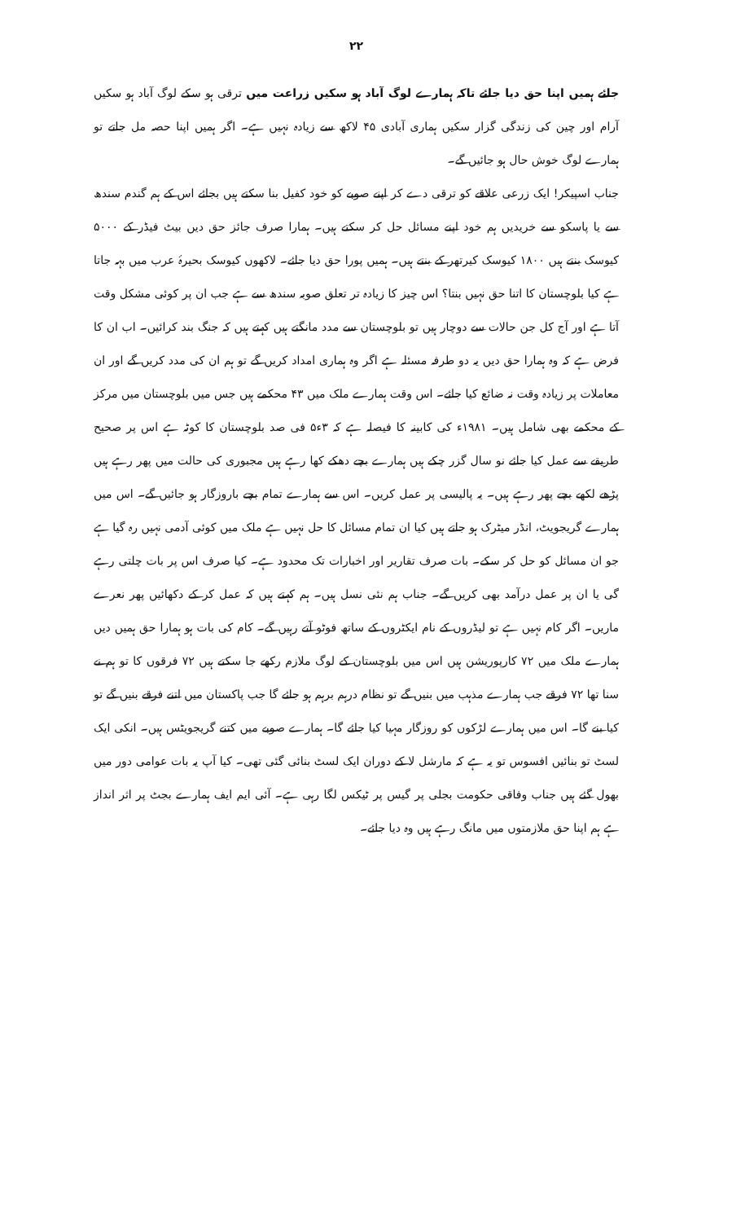۲۲
جائے ہمیں اپنا حق دیا جائے تاکہ ہمارے لوگ آباد ہو سکیں زراعت میں ترقی ہو سکے لوگ آباد ہو سکیں آرام اور چین کی زندگی گزار سکیں ہماری آبادی ۴۵ لاکھ سے زیادہ نہیں ہے۔ اگر ہمیں اپنا حصہ مل جاتے تو ہمارے لوگ خوش حال ہو جائیں گے۔
جناب اسپیکر! ایک زرعی علاقے کو ترقی دے کر اپنے صوبے کو خود کفیل بنا سکتے ہیں بجائے اس کے ہم گندم سندھ سے یا پاسکو سے خریدیں ہم خود اپنے مسائل حل کر سکتے ہیں۔ ہمارا صرف جائز حق دیں بیٹ فیڈر کے ۵۰۰۰ کیوسک بنتے ہیں ۱۸۰۰ کیوسک کیرتھر کے بنتے ہیں۔ ہمیں پورا حق دیا جائے۔ لاکھوں کیوسک بحیرۂ عرب میں بہہ جاتا ہے کیا بلوچستان کا اتنا حق نہیں بنتا؟ اس چیز کا زیادہ تر تعلق صوبہ سندھ سے ہے جب ان پر کوئی مشکل وقت آتا ہے اور آج کل جن حالات سے دوچار ہیں تو بلوچستان سے مدد مانگتے ہیں کہتے ہیں کہ جنگ بند کرائیں۔ اب ان کا فرض ہے کہ وہ ہمارا حق دیں یہ دو طرفہ مسئلہ ہے اگر وہ ہماری امداد کریں گے تو ہم ان کی مدد کریں گے اور ان معاملات پر زیادہ وقت نہ ضائع کیا جائے۔ اس وقت ہمارے ملک میں ۴۳ محکمے ہیں جس میں بلوچستان میں مرکز کے محکمے بھی شامل ہیں۔ ۱۹۸۱ء کی کابینہ کا فیصلہ ہے کہ ۳ء۵ فی صد بلوچستان کا کوٹہ ہے اس پر صحیح طریقے سے عمل کیا جائے نو سال گزر چکے ہیں ہمارے بچے دھکے کھا رہے ہیں مجبوری کی حالت میں پھر رہے ہیں پڑھے لکھے بچے پھر رہے ہیں۔ یہ پالیسی پر عمل کریں۔ اس سے ہمارے تمام بچے باروزگار ہو جائیں گے۔ اس میں ہمارے گریجویٹ، انڈر میٹرک ہو جاتے ہیں کیا ان تمام مسائل کا حل نہیں ہے ملک میں کوئی آدمی نہیں رہ گیا ہے جو ان مسائل کو حل کر سکے۔ بات صرف تقاریر اور اخبارات تک محدود ہے۔ کیا صرف اس پر بات چلتی رہے گی یا ان پر عمل درآمد بھی کریں گے۔ جناب ہم نئی نسل ہیں۔ ہم کہتے ہیں کہ عمل کر کے دکھائیں پھر نعرے ماریں۔ اگر کام نہیں ہے تو لیڈروں کے نام ایکٹروں کے ساتھ فوٹو آتے رہیں گے۔ کام کی بات ہو ہمارا حق ہمیں دیں ہمارے ملک میں ۷۲ کارپوریشن ہیں اس میں بلوچستان کے لوگ ملازم رکھے جا سکتے ہیں ۷۲ فرقوں کا تو ہم نے سنا تھا ۷۲ فرقے جب ہمارے مذہب میں بنیں گے تو نظام درہم برہم ہو جائے گا جب پاکستان میں اتنے فرقے بنیں گے تو کیا بنے گا۔ اس میں ہمارے لڑکوں کو روزگار مہیا کیا جائے گا۔ ہمارے صوبے میں کتنے گریجویٹس ہیں۔ انکی ایک لسٹ تو بنائیں افسوس تو یہ ہے کہ مارشل لا کے دوران ایک لسٹ بنائی گئی تھی۔ کیا آپ یہ بات عوامی دور میں بھول گئے ہیں جناب وفاقی حکومت بجلی پر گیس پر ٹیکس لگا رہی ہے۔ آئی ایم ایف ہمارے بجٹ پر اثر انداز ہے ہم اپنا حق ملازمتوں میں مانگ رہے ہیں وہ دیا جائے۔